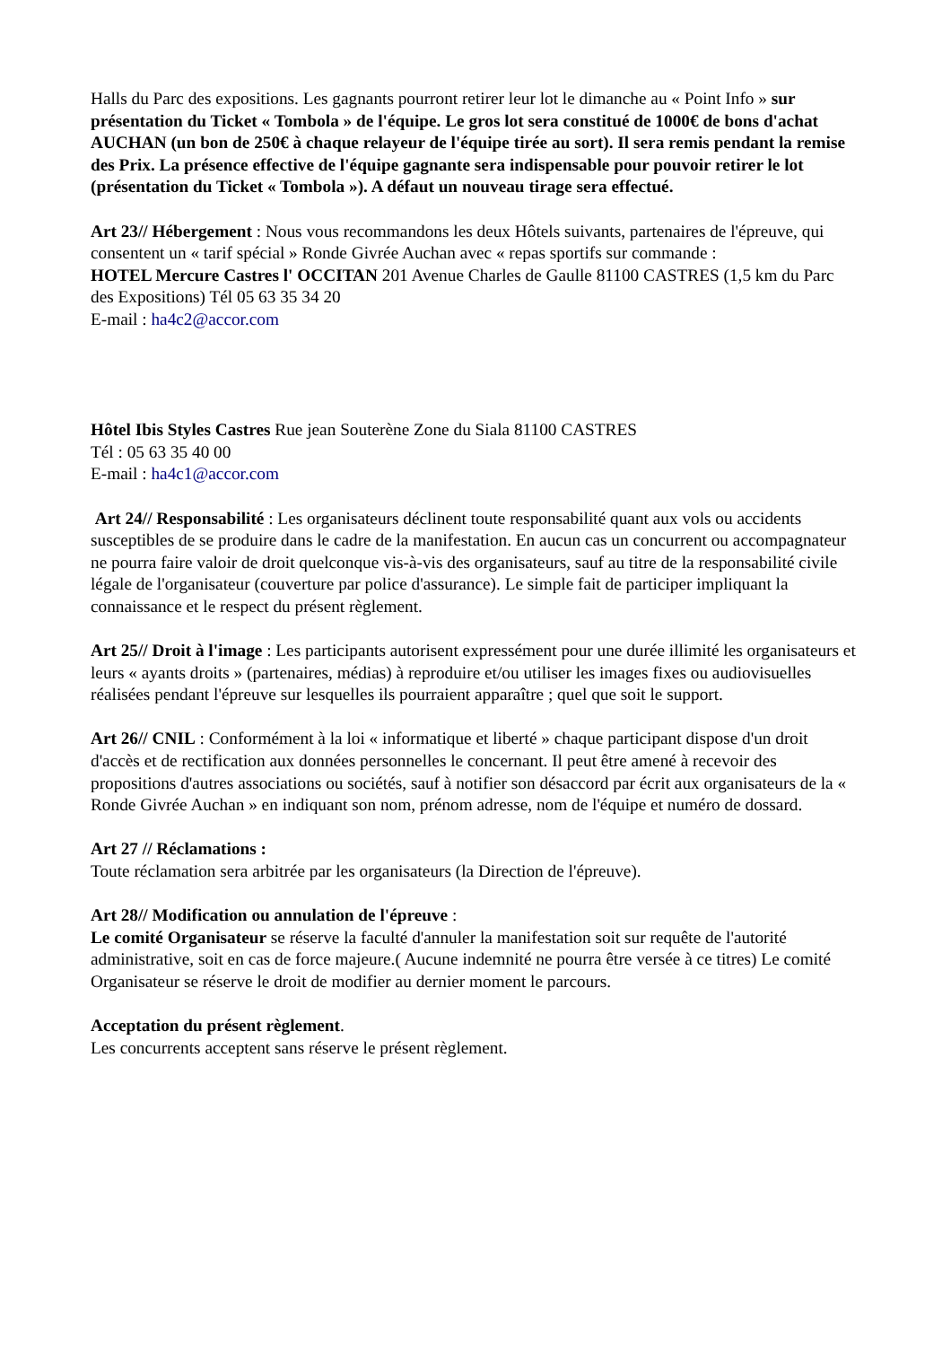Halls du Parc des expositions. Les gagnants pourront retirer leur lot le dimanche au « Point Info » sur présentation du Ticket « Tombola » de l'équipe. Le gros lot sera constitué de 1000€ de bons d'achat AUCHAN (un bon de 250€ à chaque relayeur de l'équipe tirée au sort). Il sera remis pendant la remise des Prix. La présence effective de l'équipe gagnante sera indispensable pour pouvoir retirer le lot (présentation du Ticket « Tombola »). A défaut un nouveau tirage sera effectué.
Art 23// Hébergement : Nous vous recommandons les deux Hôtels suivants, partenaires de l'épreuve, qui consentent un « tarif spécial » Ronde Givrée Auchan avec « repas sportifs sur commande :
HOTEL Mercure Castres l' OCCITAN 201 Avenue Charles de Gaulle 81100 CASTRES (1,5 km du Parc des Expositions) Tél 05 63 35 34 20
E-mail : ha4c2@accor.com
Hôtel Ibis Styles Castres Rue jean Souterène Zone du Siala 81100 CASTRES
Tél : 05 63 35 40 00
E-mail : ha4c1@accor.com
Art 24// Responsabilité : Les organisateurs déclinent toute responsabilité quant aux vols ou accidents susceptibles de se produire dans le cadre de la manifestation. En aucun cas un concurrent ou accompagnateur ne pourra faire valoir de droit quelconque vis-à-vis des organisateurs, sauf au titre de la responsabilité civile légale de l'organisateur (couverture par police d'assurance). Le simple fait de participer impliquant la connaissance et le respect du présent règlement.
Art 25// Droit à l'image : Les participants autorisent expressément pour une durée illimité les organisateurs et leurs « ayants droits » (partenaires, médias) à reproduire et/ou utiliser les images fixes ou audiovisuelles réalisées pendant l'épreuve sur lesquelles ils pourraient apparaître ; quel que soit le support.
Art 26// CNIL : Conformément à la loi « informatique et liberté » chaque participant dispose d'un droit d'accès et de rectification aux données personnelles le concernant. Il peut être amené à recevoir des propositions d'autres associations ou sociétés, sauf à notifier son désaccord par écrit aux organisateurs de la « Ronde Givrée Auchan » en indiquant son nom, prénom adresse, nom de l'équipe et numéro de dossard.
Art 27 // Réclamations :
Toute réclamation sera arbitrée par les organisateurs (la Direction de l'épreuve).
Art 28// Modification ou annulation de l'épreuve :
Le comité Organisateur se réserve la faculté d'annuler la manifestation soit sur requête de l'autorité administrative, soit en cas de force majeure.( Aucune indemnité ne pourra être versée à ce titres) Le comité Organisateur se réserve le droit de modifier au dernier moment le parcours.
Acceptation du présent règlement.
Les concurrents acceptent sans réserve le présent règlement.